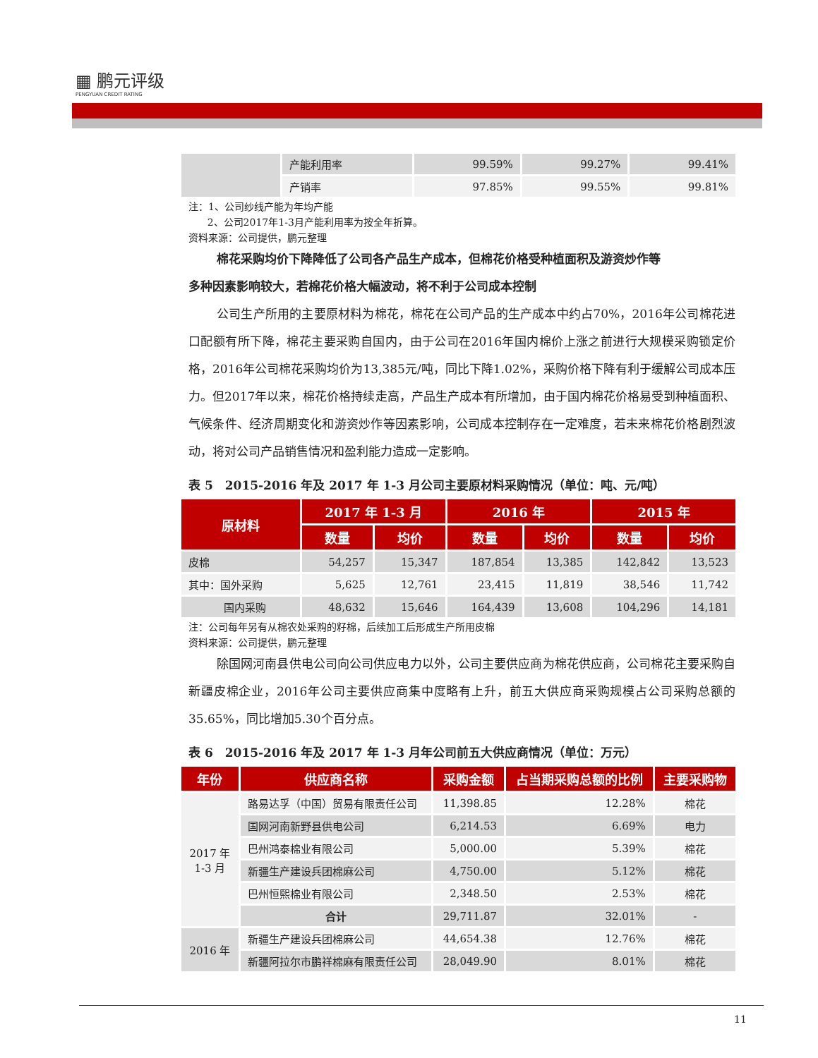▦ 鹏元评级
PENGYUAN CREDIT RATING
| | 产能利用率 | 99.59% | 99.27% | 99.41% |
| | 产销率 | 97.85% | 99.55% | 99.81% |
注：1、公司纱线产能为年均产能
2、公司2017年1-3月产能利用率为按全年折算。
资料来源：公司提供，鹏元整理
棉花采购均价下降降低了公司各产品生产成本，但棉花价格受种植面积及游资炒作等
多种因素影响较大，若棉花价格大幅波动，将不利于公司成本控制
公司生产所用的主要原材料为棉花，棉花在公司产品的生产成本中约占70%，2016年公司棉花进口配额有所下降，棉花主要采购自国内，由于公司在2016年国内棉价上涨之前进行大规模采购锁定价格，2016年公司棉花采购均价为13,385元/吨，同比下降1.02%，采购价格下降有利于缓解公司成本压力。但2017年以来，棉花价格持续走高，产品生产成本有所增加，由于国内棉花价格易受到种植面积、气候条件、经济周期变化和游资炒作等因素影响，公司成本控制存在一定难度，若未来棉花价格剧烈波动，将对公司产品销售情况和盈利能力造成一定影响。
表 5　2015-2016 年及 2017 年 1-3 月公司主要原材料采购情况（单位：吨、元/吨）
| 原材料 | 2017 年 1-3 月 | | 2016 年 | | 2015 年 | |
| --- | --- | --- | --- | --- | --- | --- |
| | 数量 | 均价 | 数量 | 均价 | 数量 | 均价 |
| 皮棉 | 54,257 | 15,347 | 187,854 | 13,385 | 142,842 | 13,523 |
| 其中：国外采购 | 5,625 | 12,761 | 23,415 | 11,819 | 38,546 | 11,742 |
| 国内采购 | 48,632 | 15,646 | 164,439 | 13,608 | 104,296 | 14,181 |
注：公司每年另有从棉农处采购的籽棉，后续加工后形成生产所用皮棉
资料来源：公司提供，鹏元整理
除国网河南县供电公司向公司供应电力以外，公司主要供应商为棉花供应商，公司棉花主要采购自新疆皮棉企业，2016年公司主要供应商集中度略有上升，前五大供应商采购规模占公司采购总额的35.65%，同比增加5.30个百分点。
表 6　2015-2016 年及 2017 年 1-3 月年公司前五大供应商情况（单位：万元）
| 年份 | 供应商名称 | 采购金额 | 占当期采购总额的比例 | 主要采购物 |
| --- | --- | --- | --- | --- |
| 2017 年 1-3 月 | 路易达孚（中国）贸易有限责任公司 | 11,398.85 | 12.28% | 棉花 |
| | 国网河南新野县供电公司 | 6,214.53 | 6.69% | 电力 |
| | 巴州鸿泰棉业有限公司 | 5,000.00 | 5.39% | 棉花 |
| | 新疆生产建设兵团棉麻公司 | 4,750.00 | 5.12% | 棉花 |
| | 巴州恒熙棉业有限公司 | 2,348.50 | 2.53% | 棉花 |
| | 合计 | 29,711.87 | 32.01% | - |
| 2016 年 | 新疆生产建设兵团棉麻公司 | 44,654.38 | 12.76% | 棉花 |
| | 新疆阿拉尔市鹏祥棉麻有限责任公司 | 28,049.90 | 8.01% | 棉花 |
11